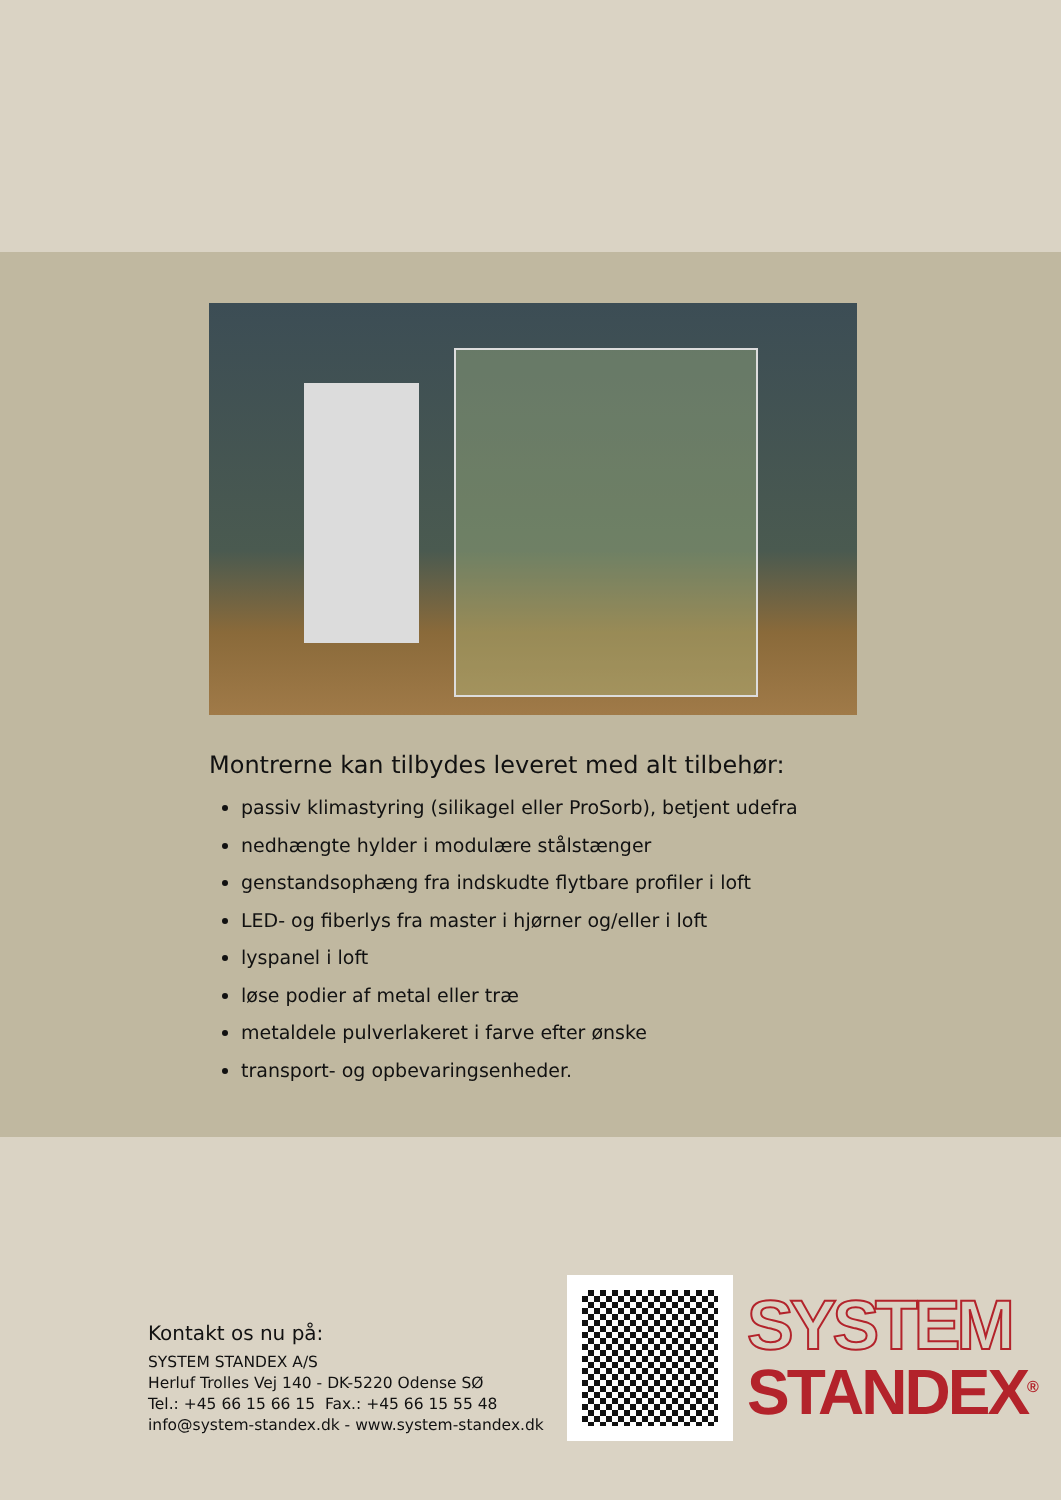Montrerne kan tilbydes leveret med alt tilbehør:
passiv klimastyring (silikagel eller ProSorb), betjent udefra
nedhængte hylder i modulære stålstænger
genstandsophæng fra indskudte flytbare profiler i loft
LED- og fiberlys fra master i hjørner og/eller i loft
lyspanel i loft
løse podier af metal eller træ
metaldele pulverlakeret i farve efter ønske
transport- og opbevaringsenheder.
Kontakt os nu på:
SYSTEM STANDEX A/S
Herluf Trolles Vej 140 - DK-5220 Odense SØ
Tel.: +45 66 15 66 15 Fax.: +45 66 15 55 48
info@system-standex.dk - www.system-standex.dk
SYSTEM
STANDEX<sup>®</sup>